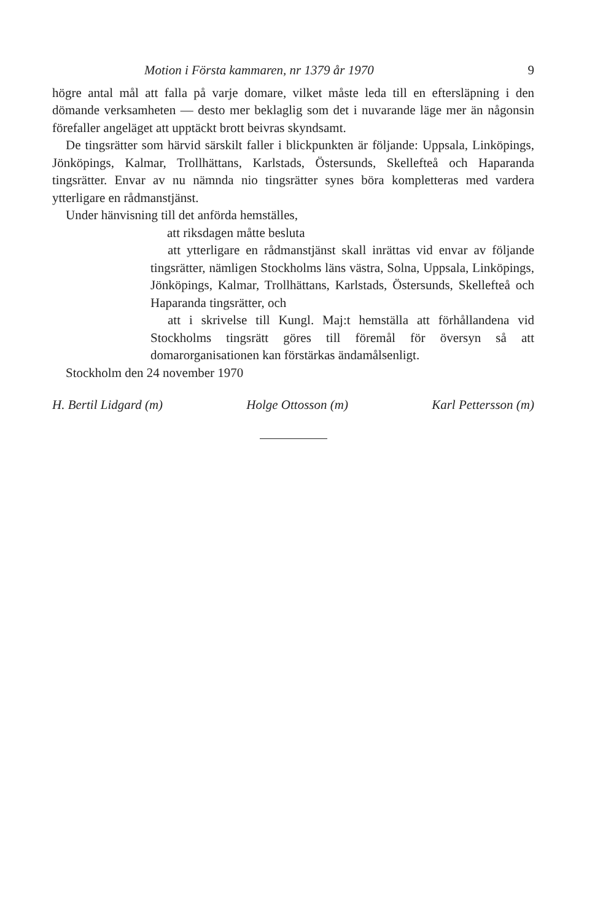Motion i Första kammaren, nr 1379 år 1970 9
högre antal mål att falla på varje domare, vilket måste leda till en eftersläpning i den dömande verksamheten — desto mer beklaglig som det i nuvarande läge mer än någonsin förefaller angeläget att upptäckt brott beivras skyndsamt.
De tingsrätter som härvid särskilt faller i blickpunkten är följande: Uppsala, Linköpings, Jönköpings, Kalmar, Trollhättans, Karlstads, Östersunds, Skellefteå och Haparanda tingsrätter. Envar av nu nämnda nio tingsrätter synes böra kompletteras med vardera ytterligare en rådmanstjänst.
Under hänvisning till det anförda hemställes,
att riksdagen måtte besluta
att ytterligare en rådmanstjänst skall inrättas vid envar av följande tingsrätter, nämligen Stockholms läns västra, Solna, Uppsala, Linköpings, Jönköpings, Kalmar, Trollhättans, Karlstads, Östersunds, Skellefteå och Haparanda tingsrätter, och
att i skrivelse till Kungl. Maj:t hemställa att förhållandena vid Stockholms tingsrätt göres till föremål för översyn så att domarorganisationen kan förstärkas ändamålsenligt.
Stockholm den 24 november 1970
H. Bertil Lidgard (m) Holge Ottosson (m) Karl Pettersson (m)